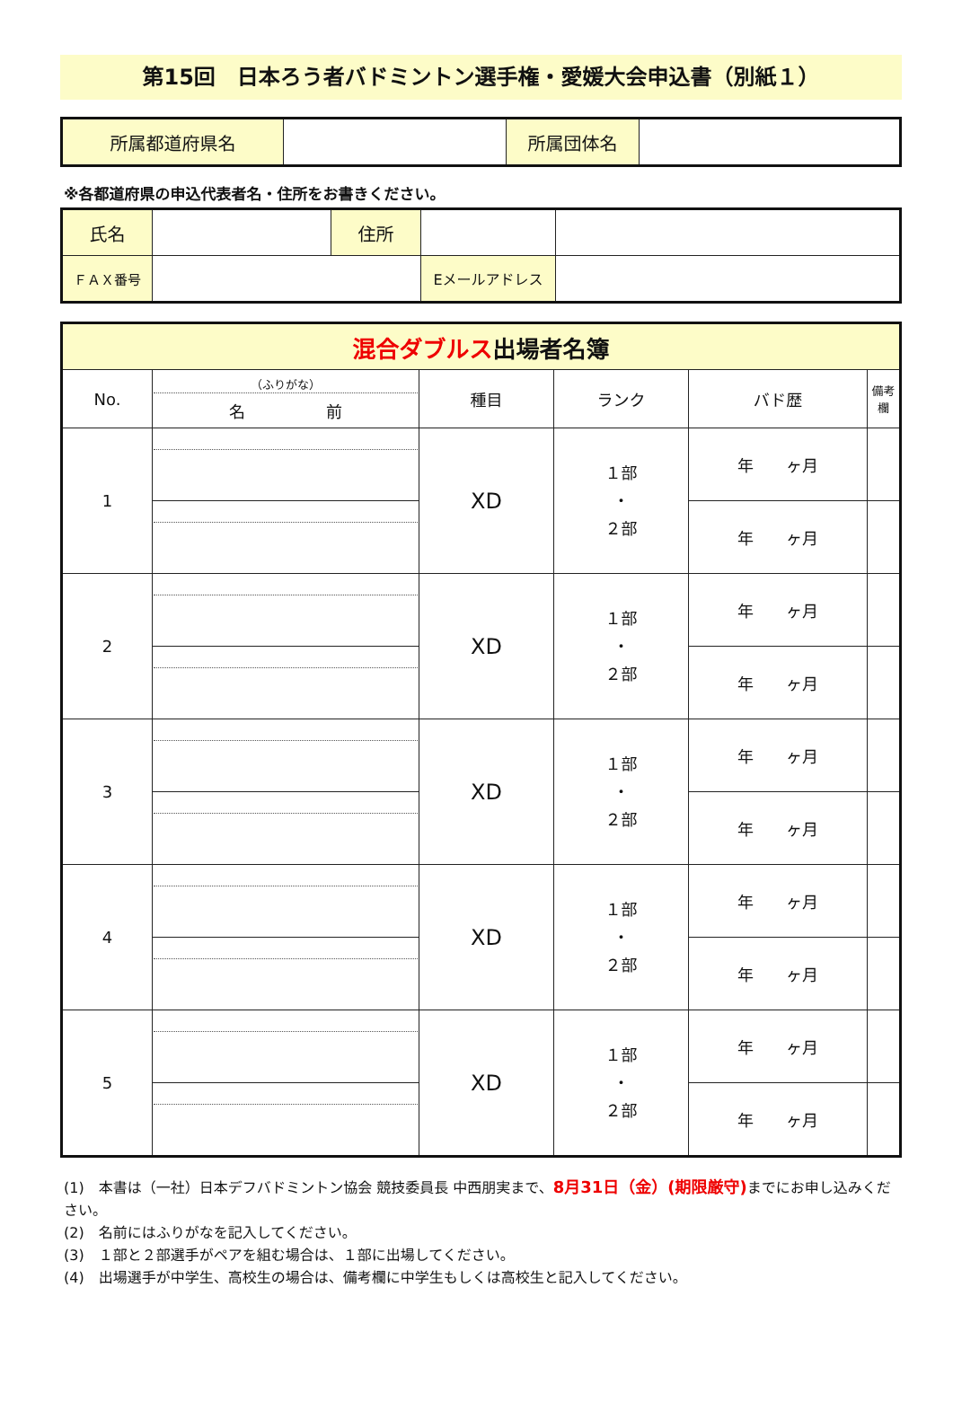第15回　日本ろう者バドミントン選手権・愛媛大会申込書（別紙１）
| 所属都道府県名 | | 所属団体名 | |
※各都道府県の申込代表者名・住所をお書きください。
| 氏名 | | 住所 | | |
| ＦＡＸ番号 | | | Eメールアドレス | |
| 混合ダブルス 出場者名簿 | | | | | |
| No. | （ふりがな） 名 前 | 種目 | ランク | バド歴 | 備考欄 |
| 1 | | XD | １部 ・ ２部 | 年 ヶ月 | |
| | | | | 年 ヶ月 | |
| 2 | | XD | １部 ・ ２部 | 年 ヶ月 | |
| | | | | 年 ヶ月 | |
| 3 | | XD | １部 ・ ２部 | 年 ヶ月 | |
| | | | | 年 ヶ月 | |
| 4 | | XD | １部 ・ ２部 | 年 ヶ月 | |
| | | | | 年 ヶ月 | |
| 5 | | XD | １部 ・ ２部 | 年 ヶ月 | |
| | | | | 年 ヶ月 | |
(1)　本書は（一社）日本デフバドミントン協会 競技委員長 中西朋実まで、8月31日（金）(期限厳守) までにお申し込みください。
(2)　名前にはふりがなを記入してください。
(3)　１部と２部選手がペアを組む場合は、１部に出場してください。
(4)　出場選手が中学生、高校生の場合は、備考欄に中学生もしくは高校生と記入してください。